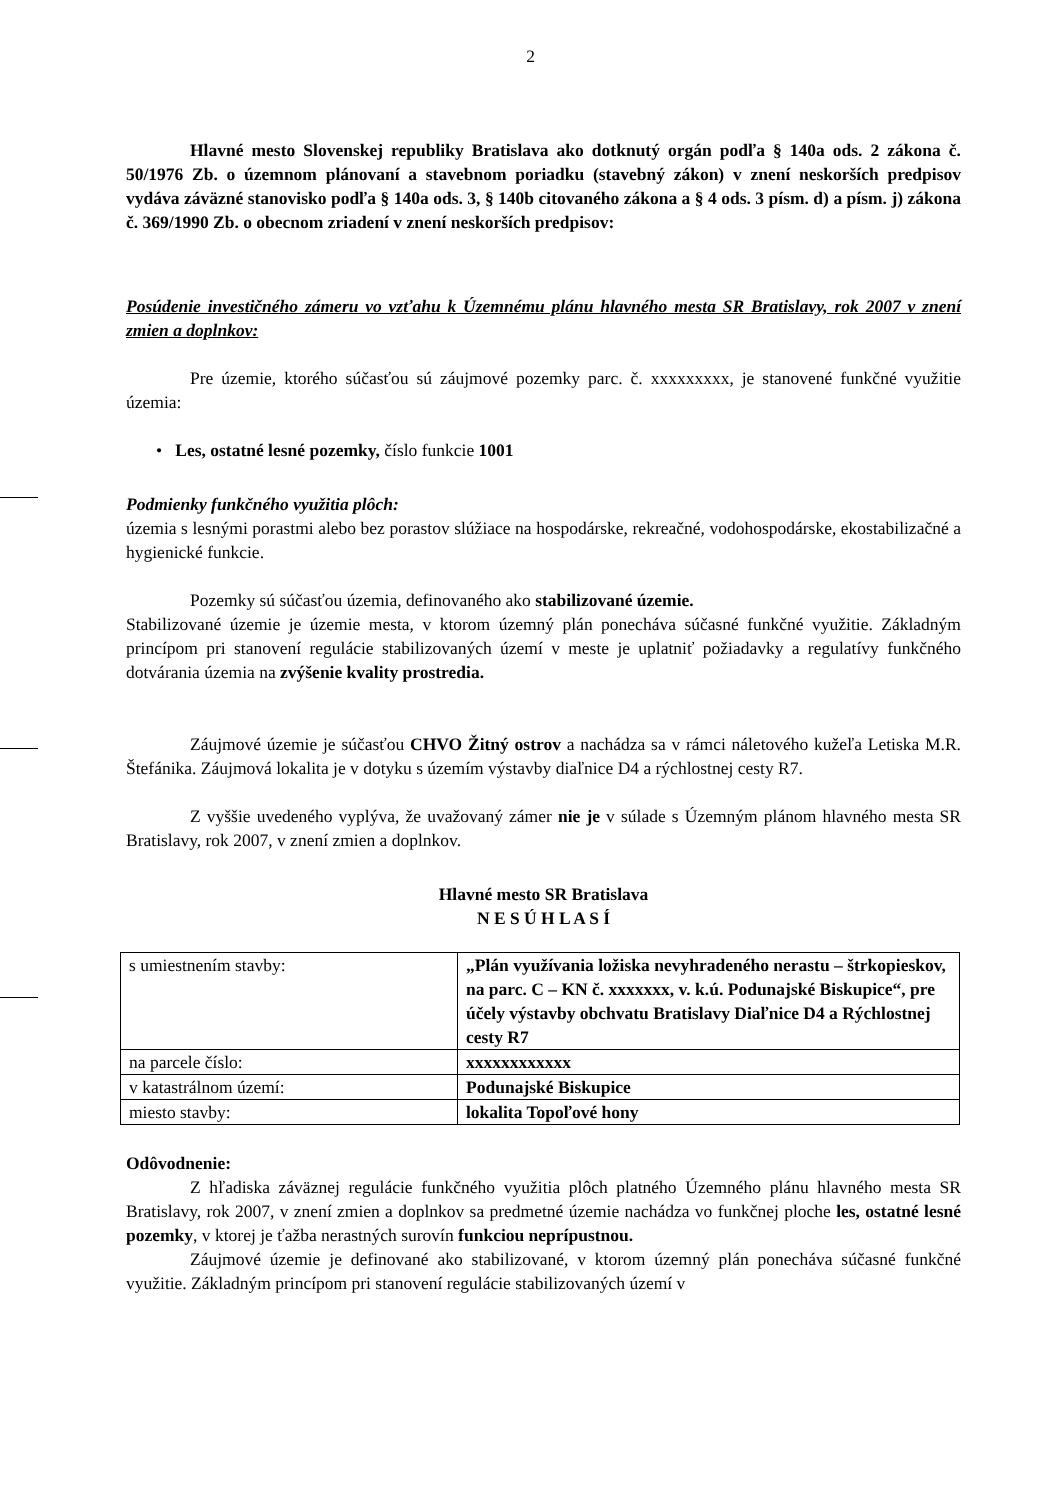2
Hlavné mesto Slovenskej republiky Bratislava ako dotknutý orgán podľa § 140a ods. 2 zákona č. 50/1976 Zb. o územnom plánovaní a stavebnom poriadku (stavebný zákon) v znení neskorších predpisov vydáva záväzné stanovisko podľa § 140a ods. 3, § 140b citovaného zákona a § 4 ods. 3 písm. d) a písm. j) zákona č. 369/1990 Zb. o obecnom zriadení v znení neskorších predpisov:
Posúdenie investičného zámeru vo vzťahu k Územnému plánu hlavného mesta SR Bratislavy, rok 2007 v znení zmien a doplnkov:
Pre územie, ktorého súčasťou sú záujmové pozemky parc. č. xxxxxxxxx, je stanovené funkčné využitie územia:
• Les, ostatné lesné pozemky, číslo funkcie 1001
Podmienky funkčného využitia plôch:
územia s lesnými porastmi alebo bez porastov slúžiace na hospodárske, rekreačné, vodohospodárske, ekostabilizačné a hygienické funkcie.
Pozemky sú súčasťou územia, definovaného ako stabilizované územie.
Stabilizované územie je územie mesta, v ktorom územný plán ponecháva súčasné funkčné využitie. Základným princípom pri stanovení regulácie stabilizovaných území v meste je uplatniť požiadavky a regulatívy funkčného dotvárania územia na zvýšenie kvality prostredia.
Záujmové územie je súčasťou CHVO Žitný ostrov a nachádza sa v rámci náletového kužeľa Letiska M.R. Štefánika. Záujmová lokalita je v dotyku s územím výstavby diaľnice D4 a rýchlostnej cesty R7.
Z vyššie uvedeného vyplýva, že uvažovaný zámer nie je v súlade s Územným plánom hlavného mesta SR Bratislavy, rok 2007, v znení zmien a doplnkov.
Hlavné mesto SR Bratislava
N E S Ú H L A S Í
| s umiestnením stavby: | „Plán využívania ložiska nevyhradeného nerastu – štrkopieskov, na parc. C – KN č. xxxxxxx, v. k.ú. Podunajské Biskupice“, pre účely výstavby obchvatu Bratislavy Diaľnice D4 a Rýchlostnej cesty R7 |
| na parcele číslo: | xxxxxxxxxxxx |
| v katastrálnom území: | Podunajské Biskupice |
| miesto stavby: | lokalita Topoľové hony |
Odôvodnenie:
Z hľadiska záväznej regulácie funkčného využitia plôch platného Územného plánu hlavného mesta SR Bratislavy, rok 2007, v znení zmien a doplnkov sa predmetné územie nachádza vo funkčnej ploche les, ostatné lesné pozemky, v ktorej je ťažba nerastných surovín funkciou neprípustnou.
Záujmové územie je definované ako stabilizované, v ktorom územný plán ponecháva súčasné funkčné využitie. Základným princípom pri stanovení regulácie stabilizovaných území v